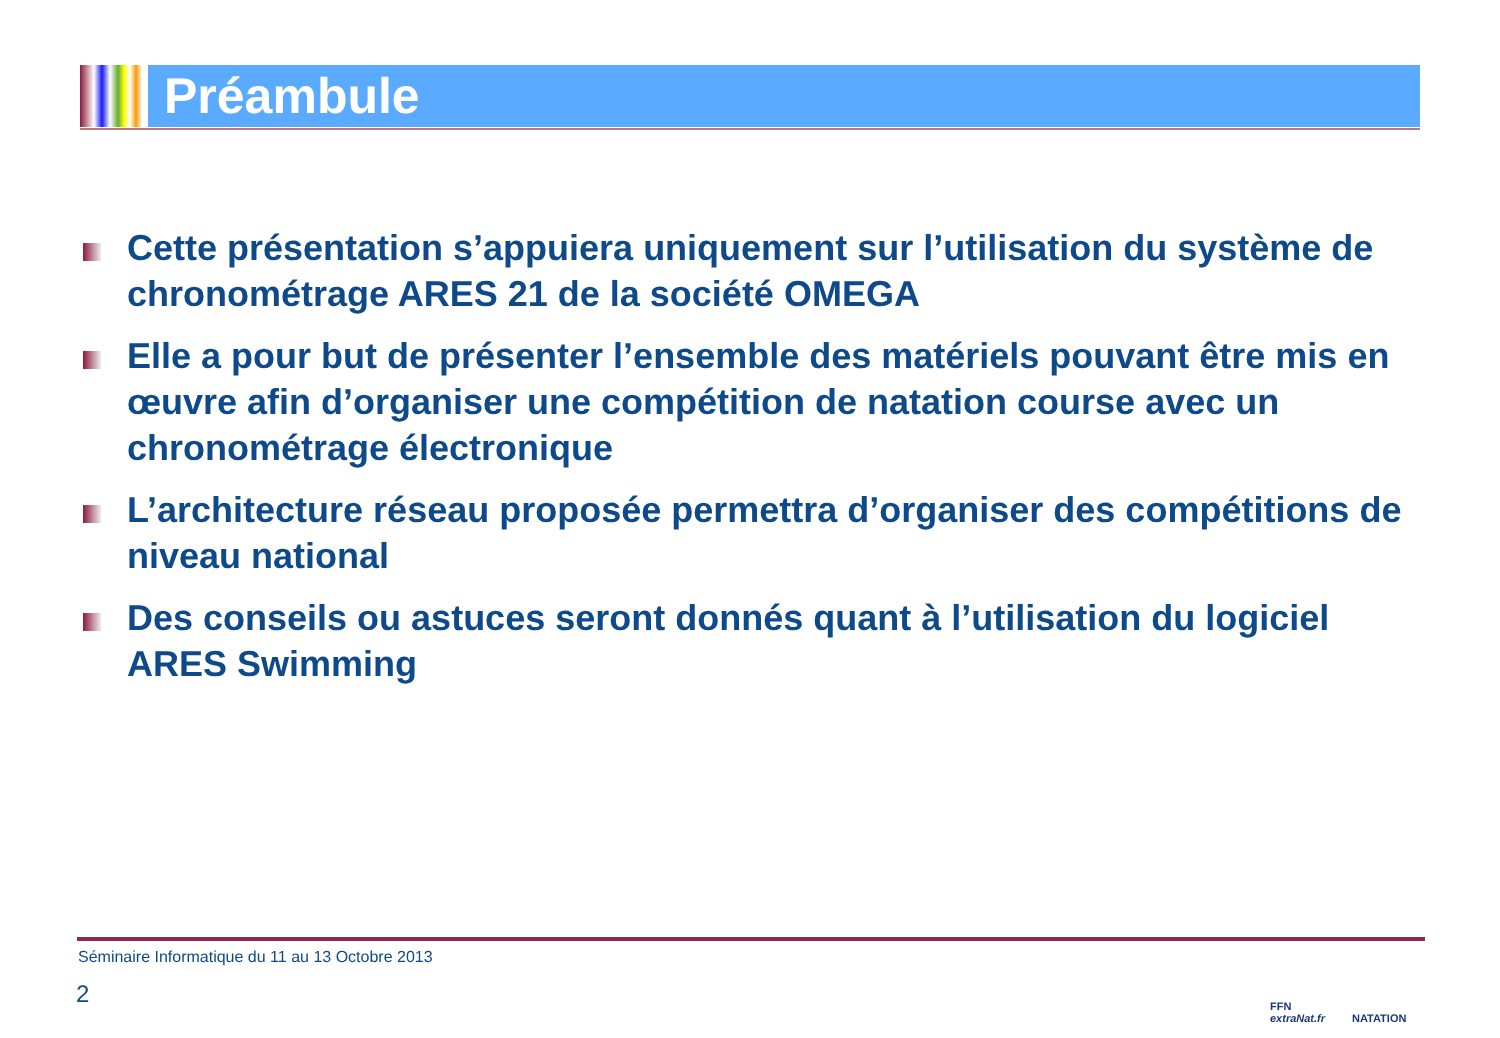Préambule
Cette présentation s’appuiera uniquement sur l’utilisation du système de chronométrage ARES 21 de la société OMEGA
Elle a pour but de présenter l’ensemble des matériels pouvant être mis en œuvre afin d’organiser une compétition de natation course avec un chronométrage électronique
L’architecture réseau proposée permettra d’organiser des compétitions de niveau national
Des conseils ou astuces seront donnés quant à l’utilisation du logiciel ARES Swimming
Séminaire Informatique du 11 au 13 Octobre 2013
2
FFN
extraNat.fr
NATATION